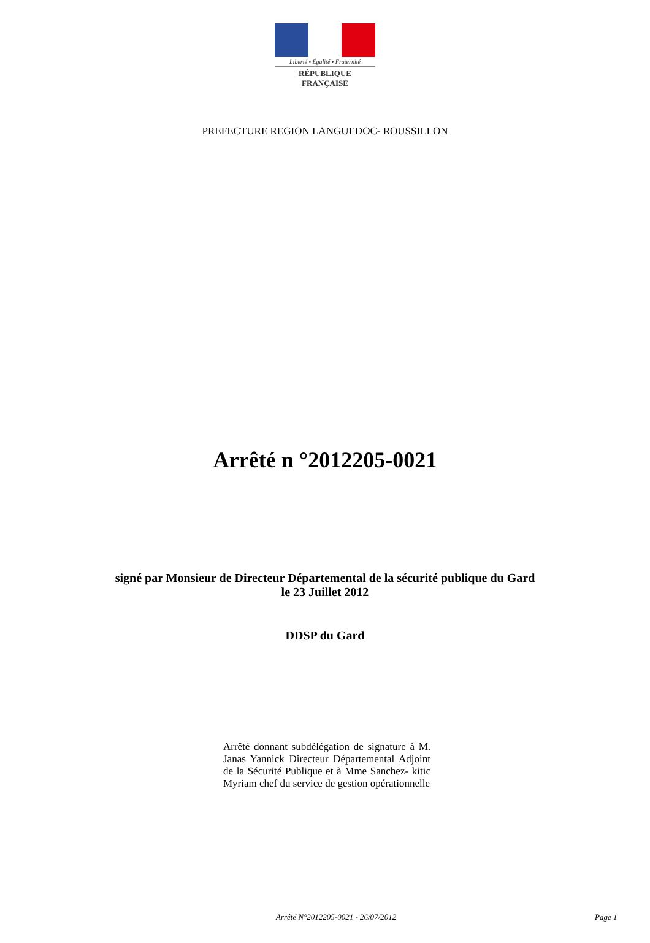Liberté • Égalité • Fraternité
RÉPUBLIQUE FRANÇAISE
PREFECTURE REGION LANGUEDOC- ROUSSILLON
Arrêté n °2012205-0021
signé par Monsieur de Directeur Départemental de la sécurité publique du Gard
le 23 Juillet 2012
DDSP du Gard
Arrêté donnant subdélégation de signature à M. Janas Yannick Directeur Départemental Adjoint de la Sécurité Publique et à Mme Sanchez- kitic Myriam chef du service de gestion opérationnelle
Arrêté N°2012205-0021 - 26/07/2012 Page 1